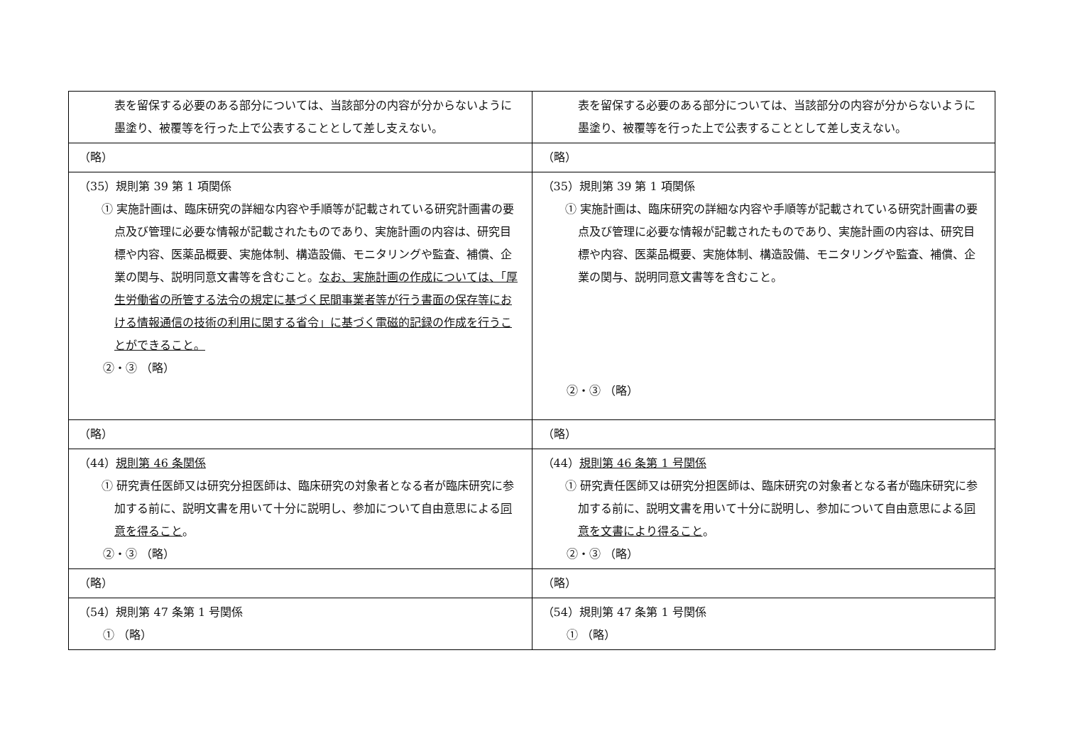| 表を留保する必要のある部分については、当該部分の内容が分からないように墨塗り、被覆等を行った上で公表することとして差し支えない。 | 表を留保する必要のある部分については、当該部分の内容が分からないように墨塗り、被覆等を行った上で公表することとして差し支えない。 |
| （略） | （略） |
| （35）規則第 39 第 1 項関係 ① 実施計画は、臨床研究の詳細な内容や手順等が記載されている研究計画書の要点及び管理に必要な情報が記載されたものであり、実施計画の内容は、研究目標や内容、医薬品概要、実施体制、構造設備、モニタリングや監査、補償、企業の関与、説明同意文書等を含むこと。 なお、実施計画の作成については、「厚生労働省の所管する法令の規定に基づく民間事業者等が行う書面の保存等における情報通信の技術の利用に関する省令」に基づく電磁的記録の作成を行うことができること。 ②・③ （略） | （35）規則第 39 第 1 項関係 ① 実施計画は、臨床研究の詳細な内容や手順等が記載されている研究計画書の要点及び管理に必要な情報が記載されたものであり、実施計画の内容は、研究目標や内容、医薬品概要、実施体制、構造設備、モニタリングや監査、補償、企業の関与、説明同意文書等を含むこと。 ②・③ （略） |
| （略） | （略） |
| （44） 規則第 46 条関係 ① 研究責任医師又は研究分担医師は、臨床研究の対象者となる者が臨床研究に参加する前に、説明文書を用いて十分に説明し、参加について自由意思による 同意を得ること 。 ②・③ （略） | （44） 規則第 46 条第 1 号関係 ① 研究責任医師又は研究分担医師は、臨床研究の対象者となる者が臨床研究に参加する前に、説明文書を用いて十分に説明し、参加について自由意思による 同意を文書により得ること 。 ②・③ （略） |
| （略） | （略） |
| （54）規則第 47 条第 1 号関係 ① （略） | （54）規則第 47 条第 1 号関係 ① （略） |